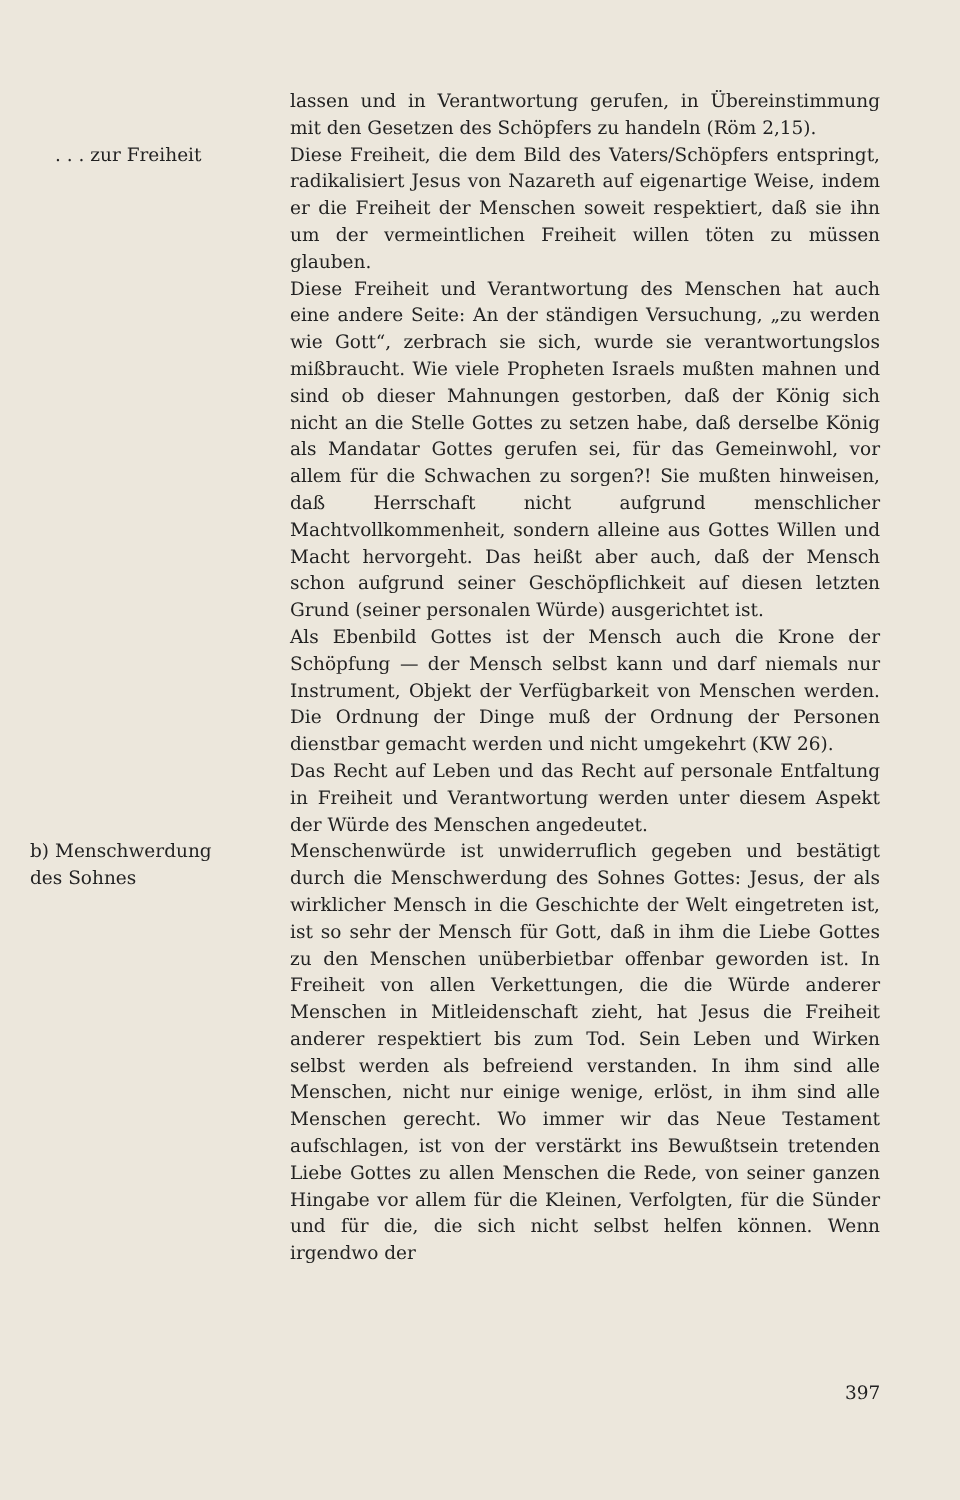lassen und in Verantwortung gerufen, in Übereinstimmung mit den Gesetzen des Schöpfers zu handeln (Röm 2,15).
. . . zur Freiheit Diese Freiheit, die dem Bild des Vaters/Schöpfers entspringt, radikalisiert Jesus von Nazareth auf eigenartige Weise, indem er die Freiheit der Menschen soweit respektiert, daß sie ihn um der vermeintlichen Freiheit willen töten zu müssen glauben.
Diese Freiheit und Verantwortung des Menschen hat auch eine andere Seite: An der ständigen Versuchung, „zu werden wie Gott“, zerbrach sie sich, wurde sie verantwortungslos mißbraucht. Wie viele Propheten Israels mußten mahnen und sind ob dieser Mahnungen gestorben, daß der König sich nicht an die Stelle Gottes zu setzen habe, daß derselbe König als Mandatar Gottes gerufen sei, für das Gemeinwohl, vor allem für die Schwachen zu sorgen?! Sie mußten hinweisen, daß Herrschaft nicht aufgrund menschlicher Machtvollkommenheit, sondern alleine aus Gottes Willen und Macht hervorgeht. Das heißt aber auch, daß der Mensch schon aufgrund seiner Geschöpflichkeit auf diesen letzten Grund (seiner personalen Würde) ausgerichtet ist.
Als Ebenbild Gottes ist der Mensch auch die Krone der Schöpfung — der Mensch selbst kann und darf niemals nur Instrument, Objekt der Verfügbarkeit von Menschen werden. Die Ordnung der Dinge muß der Ordnung der Personen dienstbar gemacht werden und nicht umgekehrt (KW 26).
Das Recht auf Leben und das Recht auf personale Entfaltung in Freiheit und Verantwortung werden unter diesem Aspekt der Würde des Menschen angedeutet.
b) Menschwerdung
des Sohnes
Menschenwürde ist unwiderruflich gegeben und bestätigt durch die Menschwerdung des Sohnes Gottes: Jesus, der als wirklicher Mensch in die Geschichte der Welt eingetreten ist, ist so sehr der Mensch für Gott, daß in ihm die Liebe Gottes zu den Menschen unüberbietbar offenbar geworden ist. In Freiheit von allen Verkettungen, die die Würde anderer Menschen in Mitleidenschaft zieht, hat Jesus die Freiheit anderer respektiert bis zum Tod. Sein Leben und Wirken selbst werden als befreiend verstanden. In ihm sind alle Menschen, nicht nur einige wenige, erlöst, in ihm sind alle Menschen gerecht. Wo immer wir das Neue Testament aufschlagen, ist von der verstärkt ins Bewußtsein tretenden Liebe Gottes zu allen Menschen die Rede, von seiner ganzen Hingabe vor allem für die Kleinen, Verfolgten, für die Sünder und für die, die sich nicht selbst helfen können. Wenn irgendwo der
397